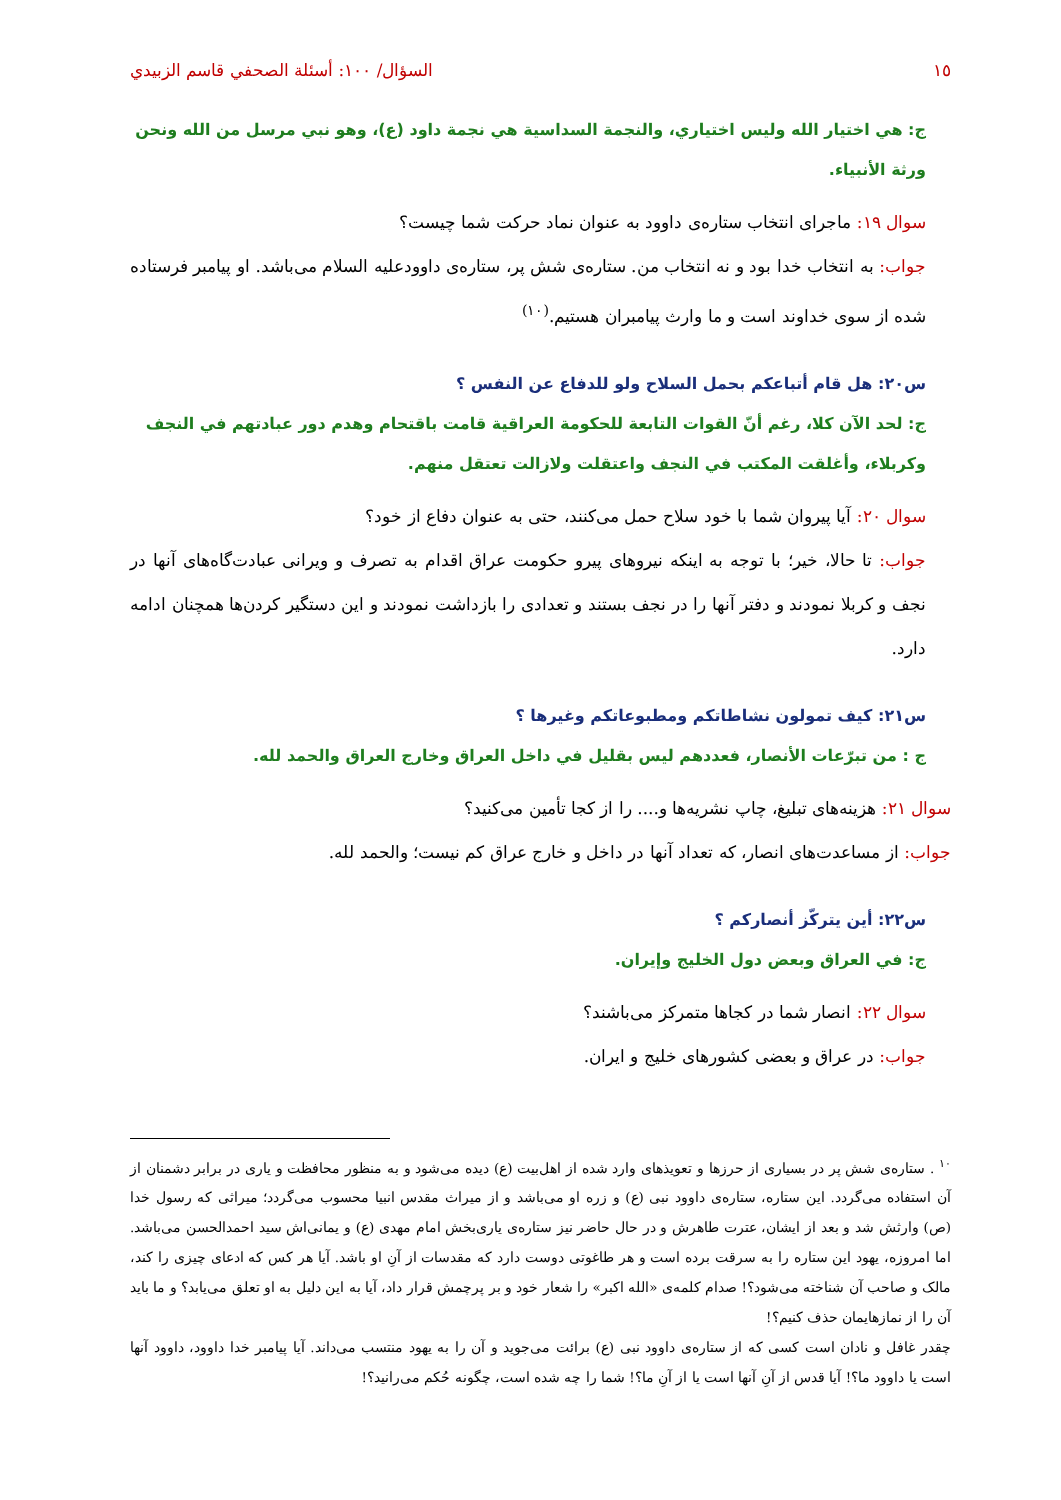١٥ السؤال/ ١٠٠: أسئلة الصحفي قاسم الزبيدي
ج: هي اختيار الله وليس اختياري، والنجمة السداسية هي نجمة داود (ع)، وهو نبي مرسل من الله ونحن ورثة الأنبياء.
سوال ١٩: ماجرای انتخاب ستاره‌ی داوود به عنوان نماد حرکت شما چیست؟
جواب: به انتخاب خدا بود و نه انتخاب من. ستاره‌ی شش پر، ستاره‌ی داوودعليه السلام می‌باشد. او پیامبر فرستاده شده از سوی خداوند است و ما وارث پیامبران هستیم.<sup>(١٠)</sup>
س٢٠: هل قام أتباعكم بحمل السلاح ولو للدفاع عن النفس ؟
ج: لحد الآن كلا، رغم أنّ القوات التابعة للحكومة العراقية قامت باقتحام وهدم دور عبادتهم في النجف وكربلاء، وأغلقت المكتب في النجف واعتقلت ولازالت تعتقل منهم.
سوال ٢٠: آیا پیروان شما با خود سلاح حمل می‌کنند، حتی به عنوان دفاع از خود؟
جواب: تا حالا، خیر؛ با توجه به اینکه نیروهای پیرو حکومت عراق اقدام به تصرف و ویرانی عبادت‌گاه‌های آنها در نجف و کربلا نمودند و دفتر آنها را در نجف بستند و تعدادی را بازداشت نمودند و این دستگیر کردن‌ها همچنان ادامه دارد.
س٢١: كيف تمولون نشاطاتكم ومطبوعاتكم وغيرها ؟
ج : من تبرّعات الأنصار، فعددهم ليس بقليل في داخل العراق وخارج العراق والحمد لله.
سوال ٢١: هزینه‌های تبلیغ، چاپ نشریه‌ها و.... را از کجا تأمین می‌کنید؟
جواب: از مساعدت‌های انصار، که تعداد آنها در داخل و خارج عراق کم نیست؛ والحمد لله.
س٢٢: أين يتركّز أنصاركم ؟
ج: في العراق وبعض دول الخليج وإيران.
سوال ٢٢: انصار شما در کجاها متمرکز می‌باشند؟
جواب: در عراق و بعضی کشورهای خلیج و ایران.
<sup>١٠</sup> . ستاره‌ی شش پر در بسیاری از حرزها و تعویذهای وارد شده از اهل‌بیت (ع) دیده می‌شود و به منظور محافظت و یاری در برابر دشمنان از آن استفاده می‌گردد. این ستاره، ستاره‌ی داوود نبی (ع) و زره او می‌باشد و از میراث مقدس انبیا محسوب می‌گردد؛ میراثی که رسول خدا (ص) وارثش شد و بعد از ایشان، عترت طاهرش و در حال حاضر نیز ستاره‌ی یاری‌بخش امام مهدی (ع) و یمانی‌اش سید احمدالحسن می‌باشد. اما امروزه، یهود این ستاره را به سرقت برده است و هر طاغوتی دوست دارد که مقدسات از آنِ او باشد. آیا هر کس که ادعای چیزی را کند، مالک و صاحب آن شناخته می‌شود؟! صدام کلمه‌ی «الله اکبر» را شعار خود و بر پرچمش قرار داد، آیا به این دلیل به او تعلق می‌یابد؟ و ما باید آن را از نمازهایمان حذف کنیم؟!
چقدر غافل و نادان است کسی که از ستاره‌ی داوود نبی (ع) برائت می‌جوید و آن را به یهود منتسب می‌داند. آیا پیامبر خدا داوود، داوود آنها است یا داوود ما؟! آیا قدس از آنِ آنها است یا از آنِ ما؟! شما را چه شده است، چگونه حُکم می‌رانید؟!